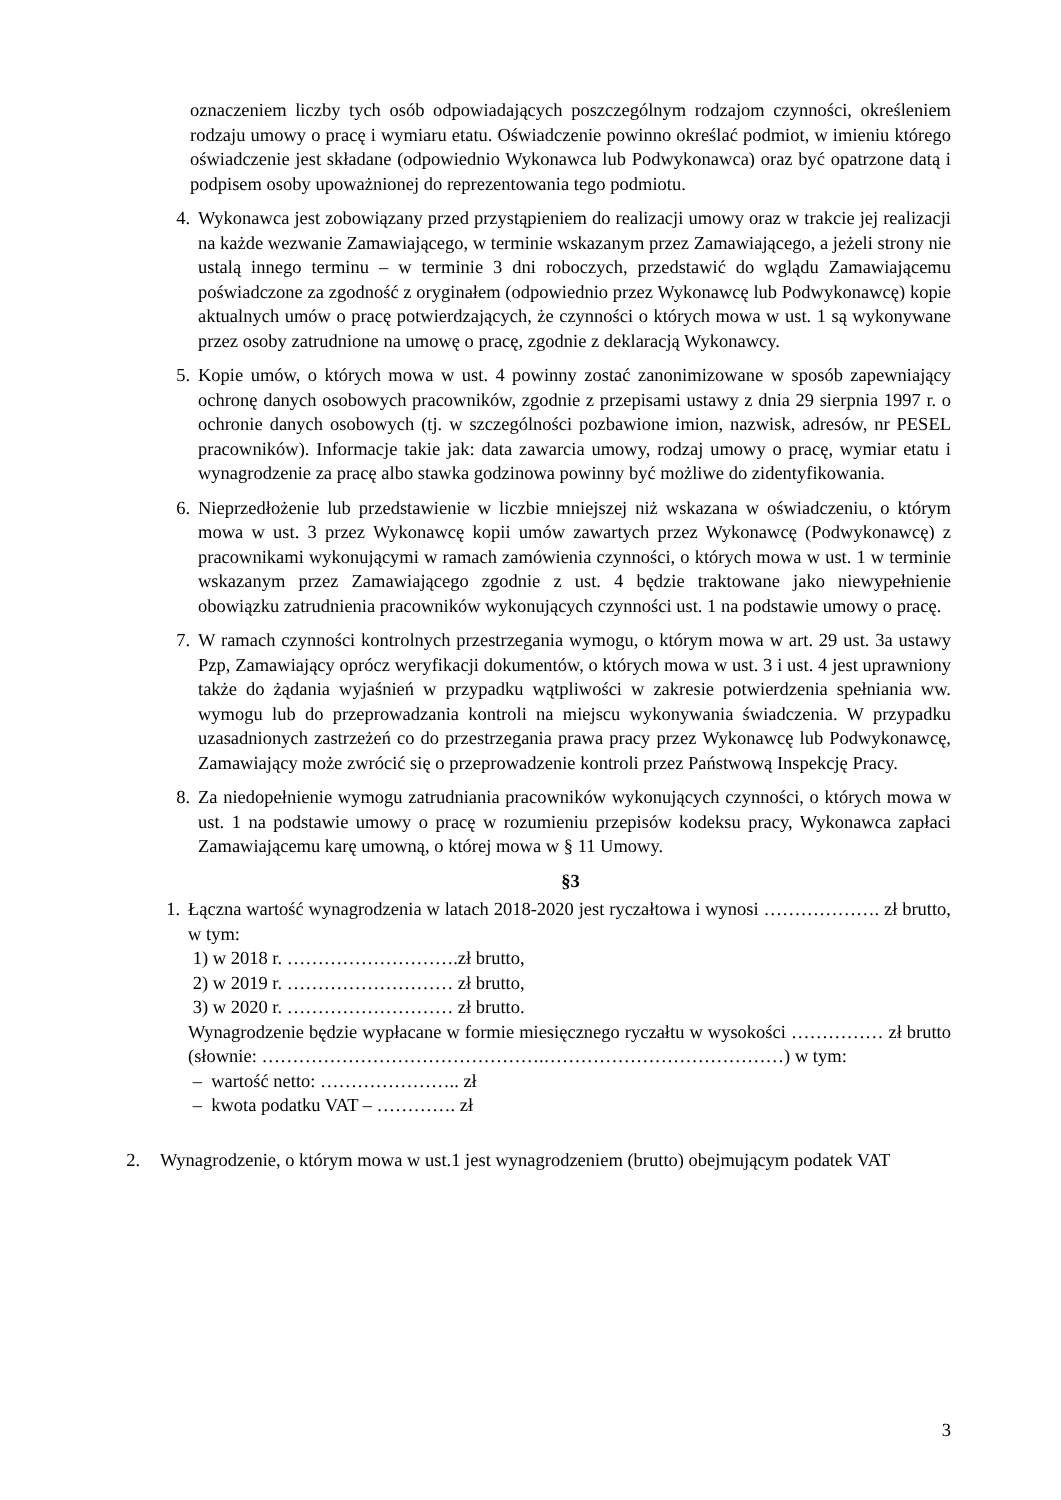oznaczeniem liczby tych osób odpowiadających poszczególnym rodzajom czynności, określeniem rodzaju umowy o pracę i wymiaru etatu. Oświadczenie powinno określać podmiot, w imieniu którego oświadczenie jest składane (odpowiednio Wykonawca lub Podwykonawca) oraz być opatrzone datą i podpisem osoby upoważnionej do reprezentowania tego podmiotu.
4. Wykonawca jest zobowiązany przed przystąpieniem do realizacji umowy oraz w trakcie jej realizacji na każde wezwanie Zamawiającego, w terminie wskazanym przez Zamawiającego, a jeżeli strony nie ustalą innego terminu – w terminie 3 dni roboczych, przedstawić do wglądu Zamawiającemu poświadczone za zgodność z oryginałem (odpowiednio przez Wykonawcę lub Podwykonawcę) kopie aktualnych umów o pracę potwierdzających, że czynności o których mowa w ust. 1 są wykonywane przez osoby zatrudnione na umowę o pracę, zgodnie z deklaracją Wykonawcy.
5. Kopie umów, o których mowa w ust. 4 powinny zostać zanonimizowane w sposób zapewniający ochronę danych osobowych pracowników, zgodnie z przepisami ustawy z dnia 29 sierpnia 1997 r. o ochronie danych osobowych (tj. w szczególności pozbawione imion, nazwisk, adresów, nr PESEL pracowników). Informacje takie jak: data zawarcia umowy, rodzaj umowy o pracę, wymiar etatu i wynagrodzenie za pracę albo stawka godzinowa powinny być możliwe do zidentyfikowania.
6. Nieprzedłożenie lub przedstawienie w liczbie mniejszej niż wskazana w oświadczeniu, o którym mowa w ust. 3 przez Wykonawcę kopii umów zawartych przez Wykonawcę (Podwykonawcę) z pracownikami wykonującymi w ramach zamówienia czynności, o których mowa w ust. 1 w terminie wskazanym przez Zamawiającego zgodnie z ust. 4 będzie traktowane jako niewypełnienie obowiązku zatrudnienia pracowników wykonujących czynności ust. 1 na podstawie umowy o pracę.
7. W ramach czynności kontrolnych przestrzegania wymogu, o którym mowa w art. 29 ust. 3a ustawy Pzp, Zamawiający oprócz weryfikacji dokumentów, o których mowa w ust. 3 i ust. 4 jest uprawniony także do żądania wyjaśnień w przypadku wątpliwości w zakresie potwierdzenia spełniania ww. wymogu lub do przeprowadzania kontroli na miejscu wykonywania świadczenia. W przypadku uzasadnionych zastrzeżeń co do przestrzegania prawa pracy przez Wykonawcę lub Podwykonawcę, Zamawiający może zwrócić się o przeprowadzenie kontroli przez Państwową Inspekcję Pracy.
8. Za niedopełnienie wymogu zatrudniania pracowników wykonujących czynności, o których mowa w ust. 1 na podstawie umowy o pracę w rozumieniu przepisów kodeksu pracy, Wykonawca zapłaci Zamawiającemu karę umowną, o której mowa w § 11 Umowy.
§3
1. Łączna wartość wynagrodzenia w latach 2018-2020 jest ryczałtowa i wynosi ………………. zł brutto, w tym:
1) w 2018 r. ……………………….zł brutto,
2) w 2019 r. ……………………… zł brutto,
3) w 2020 r. ……………………… zł brutto.
Wynagrodzenie będzie wypłacane w formie miesięcznego ryczałtu w wysokości …………… zł brutto (słownie: ……………………………………….…………………………………) w tym:
– wartość netto: ………………….. zł
– kwota podatku VAT – …………. zł
2. Wynagrodzenie, o którym mowa w ust.1 jest wynagrodzeniem (brutto) obejmującym podatek VAT
3